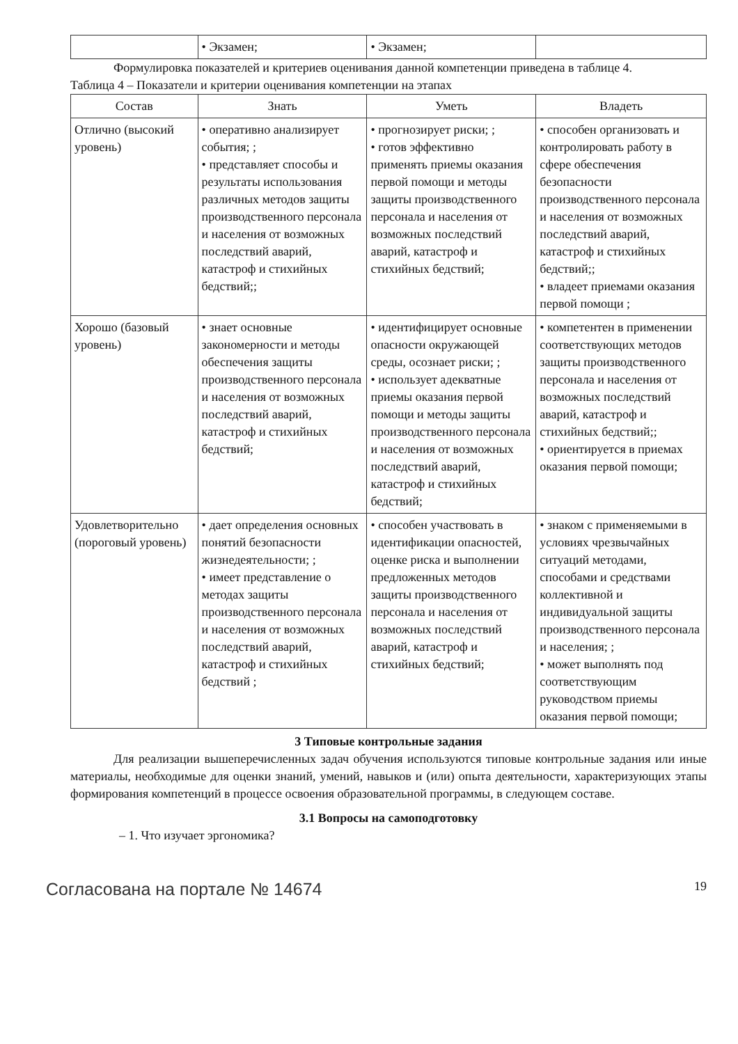| | • Экзамен; | • Экзамен; | |
Формулировка показателей и критериев оценивания данной компетенции приведена в таблице 4.
Таблица 4 – Показатели и критерии оценивания компетенции на этапах
| Состав | Знать | Уметь | Владеть |
| --- | --- | --- | --- |
| Отлично (высокий уровень) | • оперативно анализирует события; ; • представляет способы и результаты использования различных методов защиты производственного персонала и населения от возможных последствий аварий, катастроф и стихийных бедствий;; | • прогнозирует риски; ; • готов эффективно применять приемы оказания первой помощи и методы защиты производственного персонала и населения от возможных последствий аварий, катастроф и стихийных бедствий; | • способен организовать и контролировать работу в сфере обеспечения безопасности производственного персонала и населения от возможных последствий аварий, катастроф и стихийных бедствий;; • владеет приемами оказания первой помощи ; |
| Хорошо (базовый уровень) | • знает основные закономерности и методы обеспечения защиты производственного персонала и населения от возможных последствий аварий, катастроф и стихийных бедствий; | • идентифицирует основные опасности окружающей среды, осознает риски; ; • использует адекватные приемы оказания первой помощи и методы защиты производственного персонала и населения от возможных последствий аварий, катастроф и стихийных бедствий; | • компетентен в применении соответствующих методов защиты производственного персонала и населения от возможных последствий аварий, катастроф и стихийных бедствий;; • ориентируется в приемах оказания первой помощи; |
| Удовлетворительно (пороговый уровень) | • дает определения основных понятий безопасности жизнедеятельности; ; • имеет представление о методах защиты производственного персонала и населения от возможных последствий аварий, катастроф и стихийных бедствий ; | • способен участвовать в идентификации опасностей, оценке риска и выполнении предложенных методов защиты производственного персонала и населения от возможных последствий аварий, катастроф и стихийных бедствий; | • знаком с применяемыми в условиях чрезвычайных ситуаций методами, способами и средствами коллективной и индивидуальной защиты производственного персонала и населения; ; • может выполнять под соответствующим руководством приемы оказания первой помощи; |
3 Типовые контрольные задания
Для реализации вышеперечисленных задач обучения используются типовые контрольные задания или иные материалы, необходимые для оценки знаний, умений, навыков и (или) опыта деятельности, характеризующих этапы формирования компетенций в процессе освоения образовательной программы, в следующем составе.
3.1 Вопросы на самоподготовку
– 1. Что изучает эргономика?
Согласована на портале № 14674 19